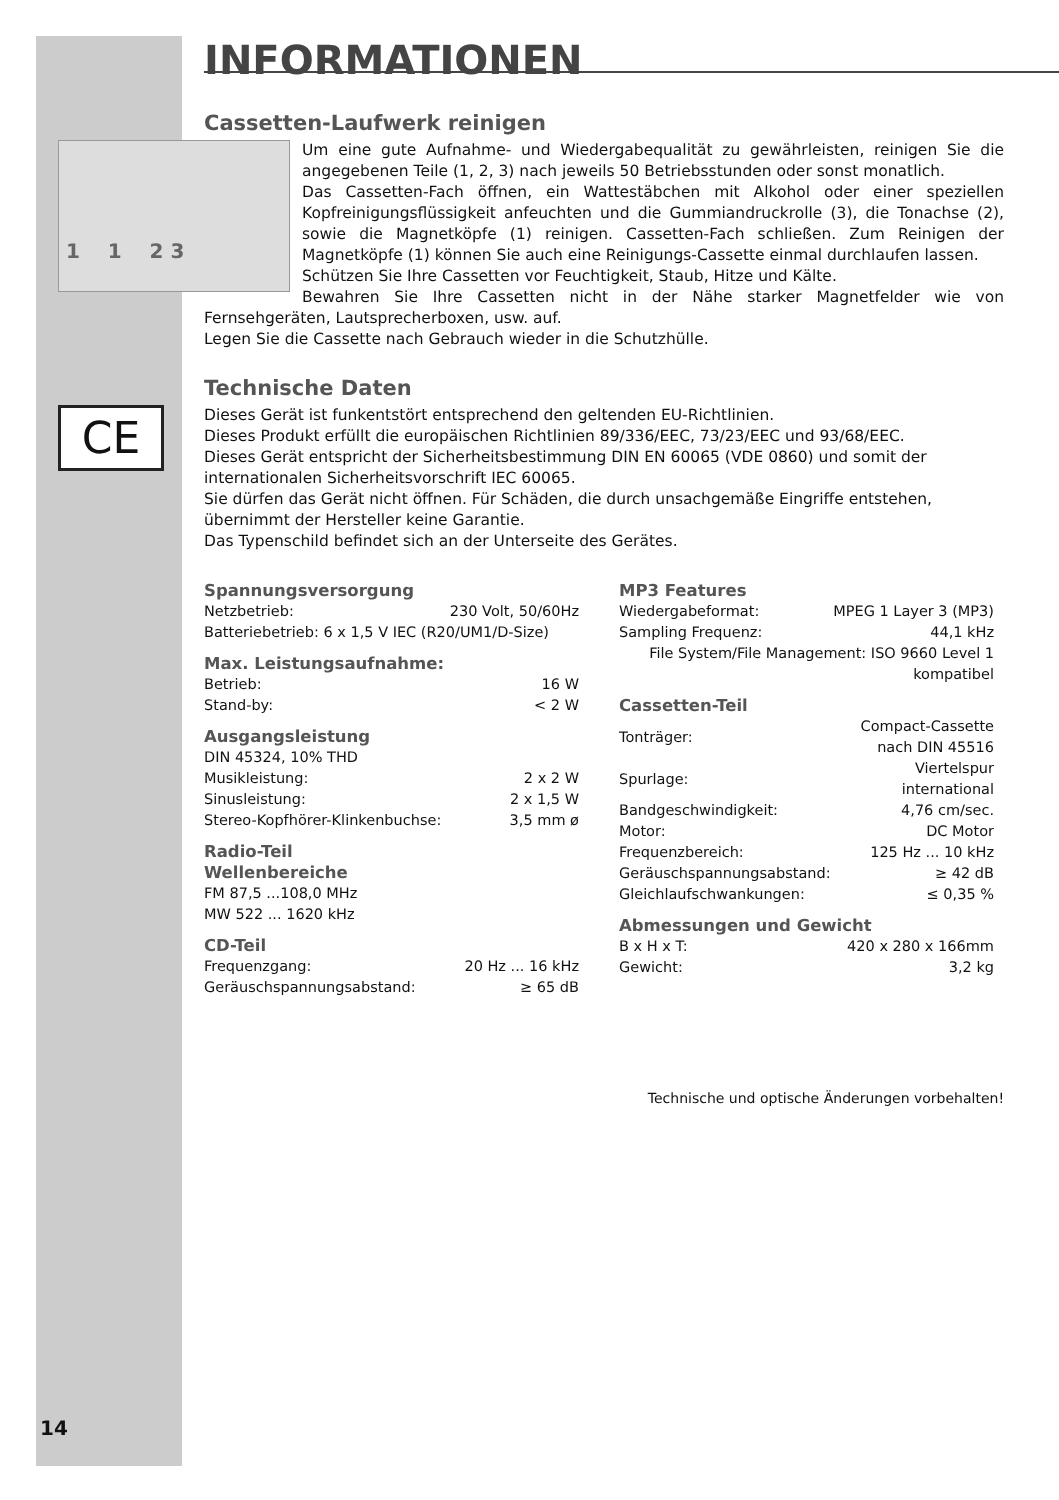INFORMATIONEN
Cassetten-Laufwerk reinigen
1 1 2 3
Um eine gute Aufnahme- und Wiedergabequalität zu gewährleisten, reinigen Sie die angegebenen Teile (1, 2, 3) nach jeweils 50 Betriebsstunden oder sonst monatlich.
Das Cassetten-Fach öffnen, ein Wattestäbchen mit Alkohol oder einer speziellen Kopfreinigungsflüssigkeit anfeuchten und die Gummiandruckrolle (3), die Tonachse (2), sowie die Magnetköpfe (1) reinigen. Cassetten-Fach schließen. Zum Reinigen der Magnetköpfe (1) können Sie auch eine Reinigungs-Cassette einmal durchlaufen lassen.
Schützen Sie Ihre Cassetten vor Feuchtigkeit, Staub, Hitze und Kälte.
Bewahren Sie Ihre Cassetten nicht in der Nähe starker Magnetfelder wie von Fernsehgeräten, Lautsprecherboxen, usw. auf.
Legen Sie die Cassette nach Gebrauch wieder in die Schutzhülle.
Technische Daten
CE
Dieses Gerät ist funkentstört entsprechend den geltenden EU-Richtlinien.
Dieses Produkt erfüllt die europäischen Richtlinien 89/336/EEC, 73/23/EEC und 93/68/EEC.
Dieses Gerät entspricht der Sicherheitsbestimmung DIN EN 60065 (VDE 0860) und somit der internationalen Sicherheitsvorschrift IEC 60065.
Sie dürfen das Gerät nicht öffnen. Für Schäden, die durch unsachgemäße Eingriffe entstehen, übernimmt der Hersteller keine Garantie.
Das Typenschild befindet sich an der Unterseite des Gerätes.
Spannungsversorgung
| Netzbetrieb: | 230 Volt, 50/60Hz |
| Batteriebetrieb: 6 x 1,5 V IEC (R20/UM1/D-Size) | |
Max. Leistungsaufnahme:
| Betrieb: | 16 W |
| Stand-by: | < 2 W |
Ausgangsleistung
| DIN 45324, 10% THD | |
| Musikleistung: | 2 x 2 W |
| Sinusleistung: | 2 x 1,5 W |
| Stereo-Kopfhörer-Klinkenbuchse: | 3,5 mm ø |
Radio-Teil
Wellenbereiche
FM 87,5 ...108,0 MHz
MW 522 ... 1620 kHz
CD-Teil
| Frequenzgang: | 20 Hz ... 16 kHz |
| Geräuschspannungsabstand: | ≥ 65 dB |
MP3 Features
| Wiedergabeformat: | MPEG 1 Layer 3 (MP3) |
| Sampling Frequenz: | 44,1 kHz |
| File System/File Management: ISO 9660 Level 1 kompatibel | |
Cassetten-Teil
| Tonträger: | Compact-Cassette nach DIN 45516 |
| Spurlage: | Viertelspur international |
| Bandgeschwindigkeit: | 4,76 cm/sec. |
| Motor: | DC Motor |
| Frequenzbereich: | 125 Hz ... 10 kHz |
| Geräuschspannungsabstand: | ≥ 42 dB |
| Gleichlaufschwankungen: | ≤ 0,35 % |
Abmessungen und Gewicht
| B x H x T: | 420 x 280 x 166mm |
| Gewicht: | 3,2 kg |
Technische und optische Änderungen vorbehalten!
14